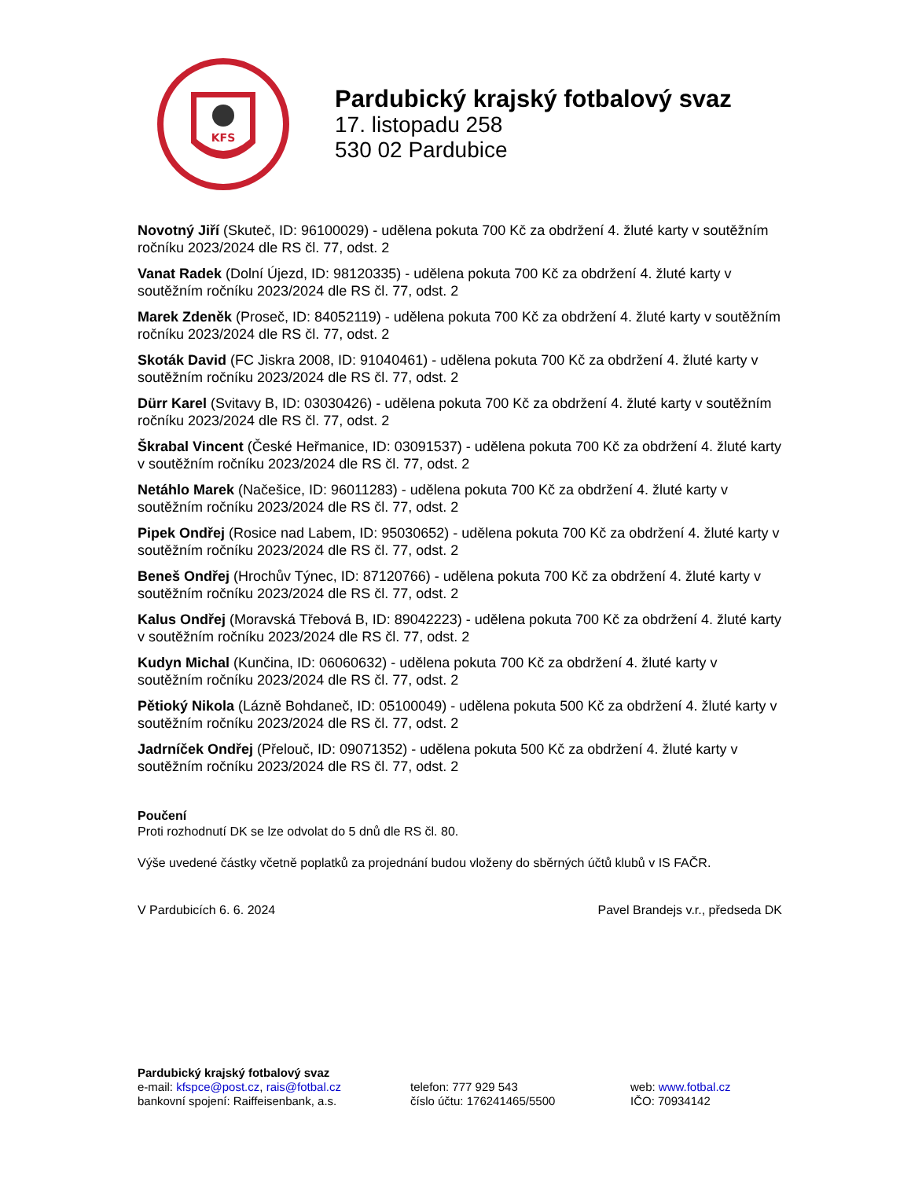KFS
Pardubický krajský fotbalový svaz
17. listopadu 258
530 02 Pardubice
Novotný Jiří (Skuteč, ID: 96100029) - udělena pokuta 700 Kč za obdržení 4. žluté karty v soutěžním ročníku 2023/2024 dle RS čl. 77, odst. 2
Vanat Radek (Dolní Újezd, ID: 98120335) - udělena pokuta 700 Kč za obdržení 4. žluté karty v soutěžním ročníku 2023/2024 dle RS čl. 77, odst. 2
Marek Zdeněk (Proseč, ID: 84052119) - udělena pokuta 700 Kč za obdržení 4. žluté karty v soutěžním ročníku 2023/2024 dle RS čl. 77, odst. 2
Skoták David (FC Jiskra 2008, ID: 91040461) - udělena pokuta 700 Kč za obdržení 4. žluté karty v soutěžním ročníku 2023/2024 dle RS čl. 77, odst. 2
Dürr Karel (Svitavy B, ID: 03030426) - udělena pokuta 700 Kč za obdržení 4. žluté karty v soutěžním ročníku 2023/2024 dle RS čl. 77, odst. 2
Škrabal Vincent (České Heřmanice, ID: 03091537) - udělena pokuta 700 Kč za obdržení 4. žluté karty v soutěžním ročníku 2023/2024 dle RS čl. 77, odst. 2
Netáhlo Marek (Načešice, ID: 96011283) - udělena pokuta 700 Kč za obdržení 4. žluté karty v soutěžním ročníku 2023/2024 dle RS čl. 77, odst. 2
Pipek Ondřej (Rosice nad Labem, ID: 95030652) - udělena pokuta 700 Kč za obdržení 4. žluté karty v soutěžním ročníku 2023/2024 dle RS čl. 77, odst. 2
Beneš Ondřej (Hrochův Týnec, ID: 87120766) - udělena pokuta 700 Kč za obdržení 4. žluté karty v soutěžním ročníku 2023/2024 dle RS čl. 77, odst. 2
Kalus Ondřej (Moravská Třebová B, ID: 89042223) - udělena pokuta 700 Kč za obdržení 4. žluté karty v soutěžním ročníku 2023/2024 dle RS čl. 77, odst. 2
Kudyn Michal (Kunčina, ID: 06060632) - udělena pokuta 700 Kč za obdržení 4. žluté karty v soutěžním ročníku 2023/2024 dle RS čl. 77, odst. 2
Pětioký Nikola (Lázně Bohdaneč, ID: 05100049) - udělena pokuta 500 Kč za obdržení 4. žluté karty v soutěžním ročníku 2023/2024 dle RS čl. 77, odst. 2
Jadrníček Ondřej (Přelouč, ID: 09071352) - udělena pokuta 500 Kč za obdržení 4. žluté karty v soutěžním ročníku 2023/2024 dle RS čl. 77, odst. 2
Poučení
Proti rozhodnutí DK se lze odvolat do 5 dnů dle RS čl. 80.
Výše uvedené částky včetně poplatků za projednání budou vloženy do sběrných účtů klubů v IS FAČR.
V Pardubicích 6. 6. 2024 Pavel Brandejs v.r., předseda DK
Pardubický krajský fotbalový svaz
e-mail: kfspce@post.cz, rais@fotbal.cz telefon: 777 929 543 web: www.fotbal.cz
bankovní spojení: Raiffeisenbank, a.s. číslo účtu: 176241465/5500 IČO: 70934142